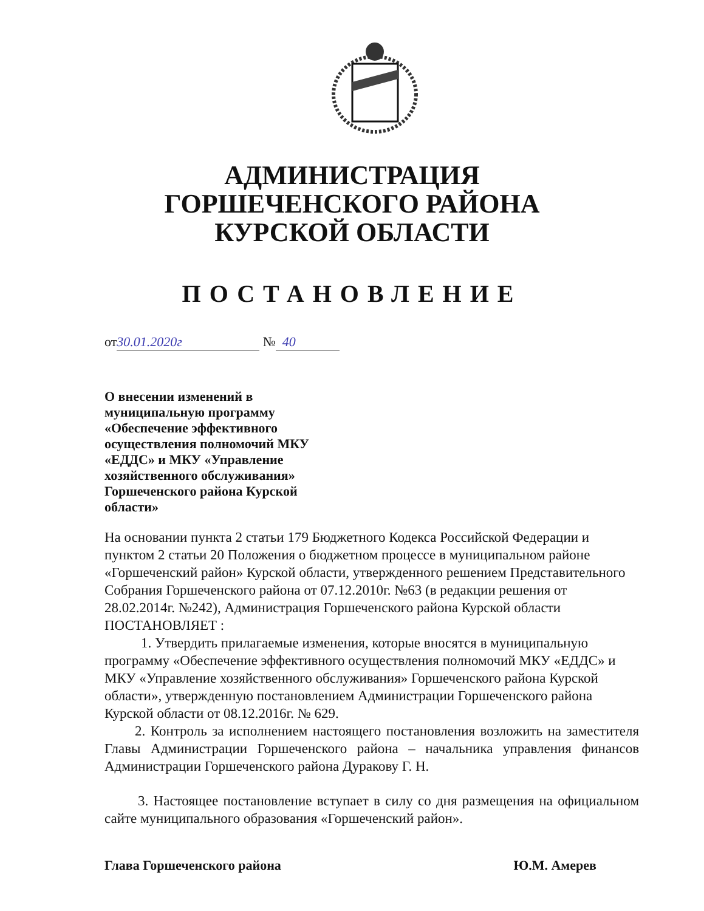АДМИНИСТРАЦИЯ
ГОРШЕЧЕНСКОГО РАЙОНА
КУРСКОЙ ОБЛАСТИ
ПОСТАНОВЛЕНИЕ
от 30.01.2020г № 40
О внесении изменений в
муниципальную программу
«Обеспечение эффективного
осуществления полномочий МКУ
«ЕДДС» и МКУ «Управление
хозяйственного обслуживания»
Горшеченского района Курской
области»
На основании пункта 2 статьи 179 Бюджетного Кодекса Российской Федерации и пунктом 2 статьи 20 Положения о бюджетном процессе в муниципальном районе «Горшеченский район» Курской области, утвержденного решением Представительного Собрания Горшеченского района от 07.12.2010г. №63 (в редакции решения от 28.02.2014г. №242), Администрация Горшеченского района Курской области ПОСТАНОВЛЯЕТ :
1. Утвердить прилагаемые изменения, которые вносятся в муниципальную программу «Обеспечение эффективного осуществления полномочий МКУ «ЕДДС» и МКУ «Управление хозяйственного обслуживания» Горшеченского района Курской области», утвержденную постановлением Администрации Горшеченского района Курской области от 08.12.2016г. № 629.
2. Контроль за исполнением настоящего постановления возложить на заместителя Главы Администрации Горшеченского района – начальника управления финансов Администрации Горшеченского района Дуракову Г. Н.
3. Настоящее постановление вступает в силу со дня размещения на официальном сайте муниципального образования «Горшеченский район».
Глава Горшеченского района Ю.М. Амерев